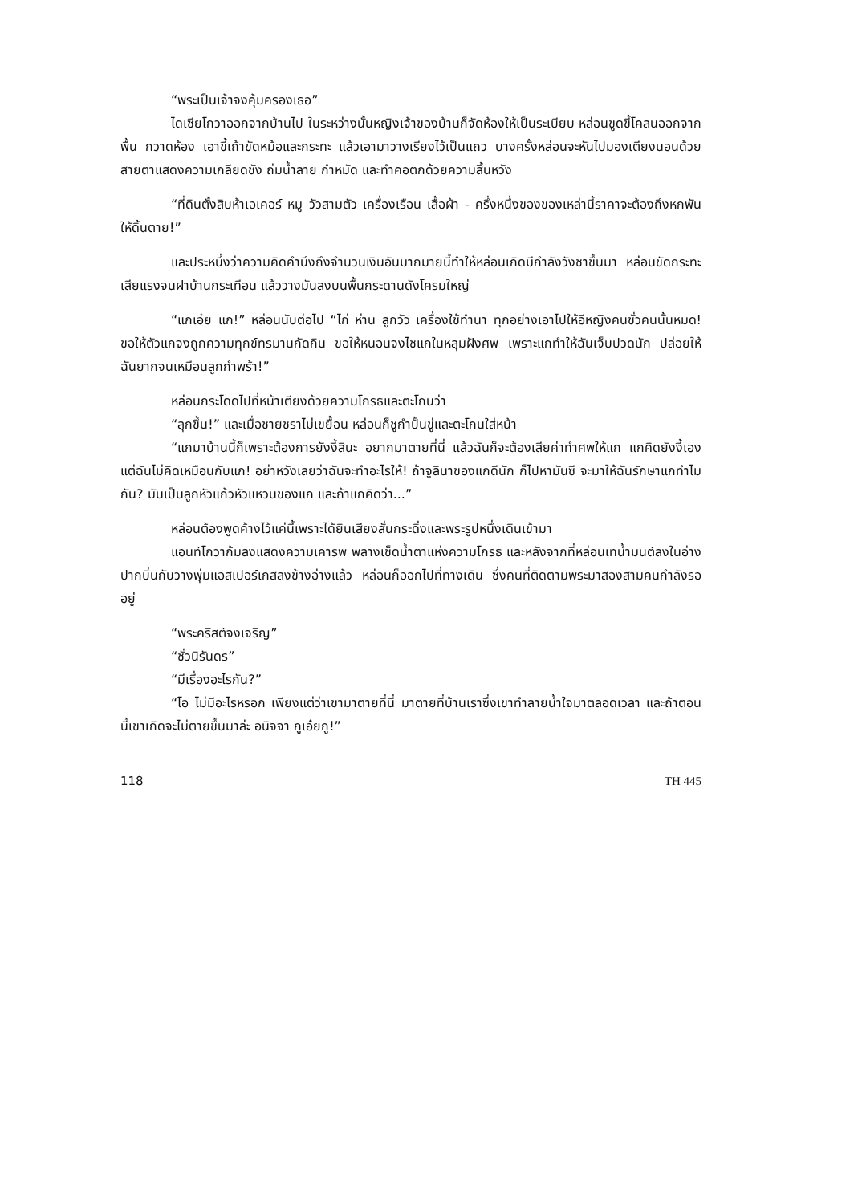“พระเป็นเจ้าจงคุ้มครองเธอ”
ไดเซียโกวาออกจากบ้านไป ในระหว่างนั้นหญิงเจ้าของบ้านก็จัดห้องให้เป็นระเบียบ หล่อนขูดขี้โคลนออกจากพื้น กวาดห้อง เอาขี้เถ้าขัดหม้อและกระทะ แล้วเอามาวางเรียงไว้เป็นแถว บางครั้งหล่อนจะหันไปมองเตียงนอนด้วยสายตาแสดงความเกลียดชัง ถ่มน้ำลาย กำหมัด และทำคอตกด้วยความสิ้นหวัง
“ที่ดินตั้งสิบห้าเอเคอร์ หมู วัวสามตัว เครื่องเรือน เสื้อผ้า - ครึ่งหนึ่งของของเหล่านี้ราคาจะต้องถึงหกพัน ให้ดิ้นตาย!”
และประหนึ่งว่าความคิดคำนึงถึงจำนวนเงินอันมากมายนี้ทำให้หล่อนเกิดมีกำลังวังชาขึ้นมา หล่อนขัดกระทะเสียแรงจนฝาบ้านกระเทือน แล้ววางมันลงบนพื้นกระดานดังโครมใหญ่
“แกเอ๋ย แก!” หล่อนนับต่อไป “ไก่ ห่าน ลูกวัว เครื่องใช้ทำนา ทุกอย่างเอาไปให้อีหญิงคนชั่วคนนั้นหมด! ขอให้ตัวแกจงถูกความทุกข์ทรมานกัดกิน ขอให้หนอนจงไชแกในหลุมฝังศพ เพราะแกทำให้ฉันเจ็บปวดนัก ปล่อยให้ฉันยากจนเหมือนลูกกำพร้า!”
หล่อนกระโดดไปที่หน้าเตียงด้วยความโกรธและตะโกนว่า
“ลุกขึ้น!” และเมื่อชายชราไม่เขยื้อน หล่อนก็ชูกำปั้นขู่และตะโกนใส่หน้า
“แกมาบ้านนี้ก็เพราะต้องการยังงี้สินะ อยากมาตายที่นี่ แล้วฉันก็จะต้องเสียค่าทำศพให้แก แกคิดยังงี้เอง แต่ฉันไม่คิดเหมือนกับแก! อย่าหวังเลยว่าฉันจะทำอะไรให้! ถ้าจูลินาของแกดีนัก ก็ไปหามันซี จะมาให้ฉันรักษาแกทำไมกัน? มันเป็นลูกหัวแก้วหัวแหวนของแก และถ้าแกคิดว่า...”
หล่อนต้องพูดค้างไว้แค่นี้เพราะได้ยินเสียงสั่นกระดิ่งและพระรูปหนึ่งเดินเข้ามา
แอนท์โกวาก้มลงแสดงความเคารพ พลางเช็ดน้ำตาแห่งความโกรธ และหลังจากที่หล่อนเทน้ำมนต์ลงในอ่างปากบิ่นกับวางพุ่มแอสเปอร์เกสลงข้างอ่างแล้ว หล่อนก็ออกไปที่ทางเดิน ซึ่งคนที่ติดตามพระมาสองสามคนกำลังรออยู่
“พระคริสต์จงเจริญ”
“ชั่วนิรันดร”
“มีเรื่องอะไรกัน?”
“โอ ไม่มีอะไรหรอก เพียงแต่ว่าเขามาตายที่นี่ มาตายที่บ้านเราซึ่งเขาทำลายน้ำใจมาตลอดเวลา และถ้าตอนนี้เขาเกิดจะไม่ตายขึ้นมาล่ะ อนิจจา กูเอ๋ยกู!”
118 TH 445